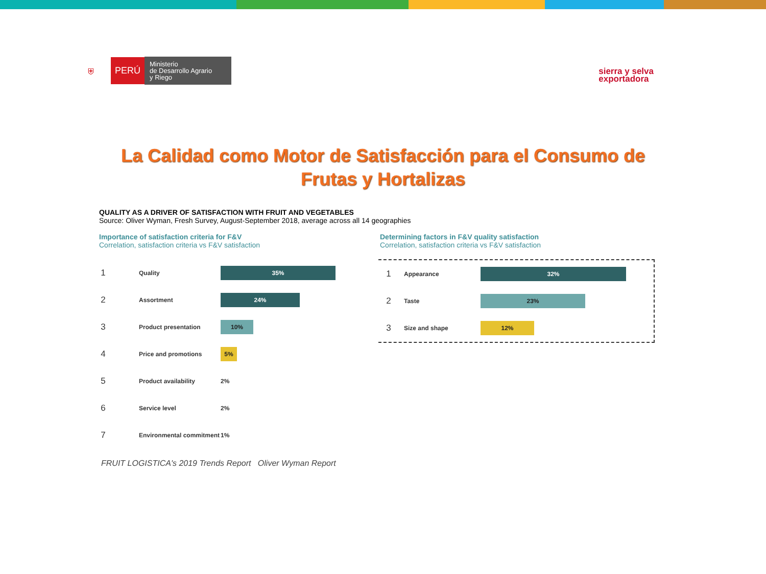⛨ PERÚ Ministerio
de Desarrollo Agrario
y Riego
sierra y selva
exportadora
La Calidad como Motor de Satisfacción para el Consumo de
Frutas y Hortalizas
QUALITY AS A DRIVER OF SATISFACTION WITH FRUIT AND VEGETABLES
Source: Oliver Wyman, Fresh Survey, August-September 2018, average across all 14 geographies
Importance of satisfaction criteria for F&V
Correlation, satisfaction criteria vs F&V satisfaction
Determining factors in F&V quality satisfaction
Correlation, satisfaction criteria vs F&V satisfaction
1 Quality
35%
2 Assortment
24%
3 Product presentation
10%
4 Price and promotions
5%
5 Product availability 2%
6 Service level 2%
7 Environmental commitment 1%
1 Appearance
32%
2 Taste
23%
3 Size and shape
12%
FRUIT LOGISTICA's 2019 Trends Report Oliver Wyman Report